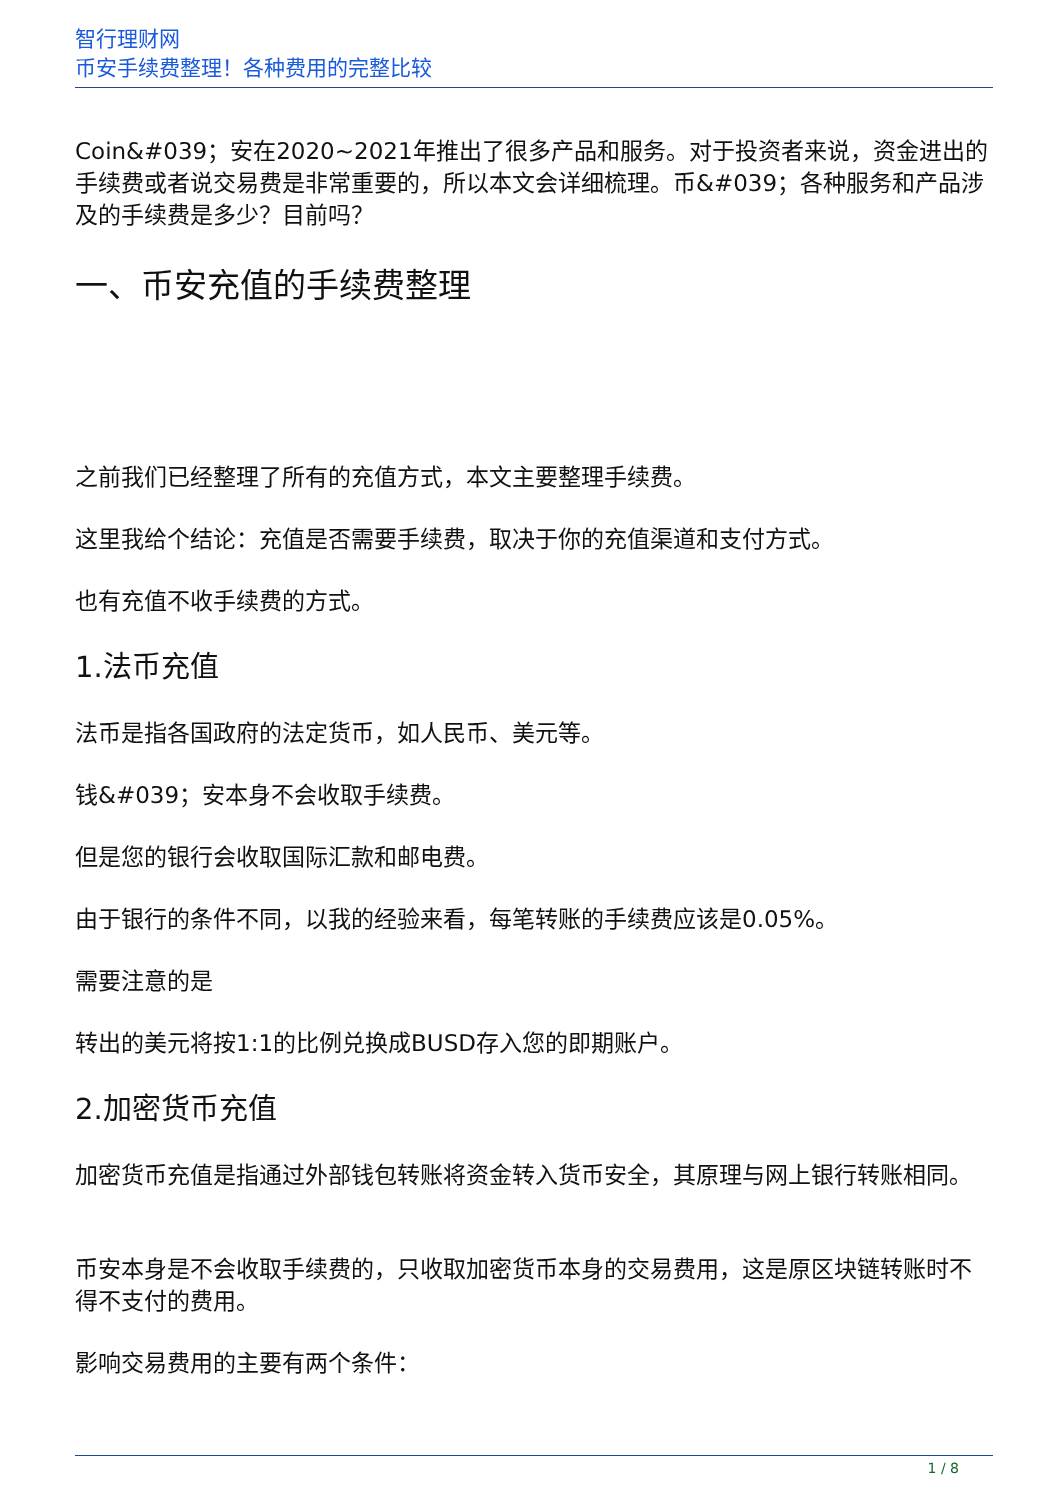智行理财网
币安手续费整理！各种费用的完整比较
Coin&#039；安在2020~2021年推出了很多产品和服务。对于投资者来说，资金进出的手续费或者说交易费是非常重要的，所以本文会详细梳理。币&#039；各种服务和产品涉及的手续费是多少？目前吗？
一、币安充值的手续费整理
之前我们已经整理了所有的充值方式，本文主要整理手续费。
这里我给个结论：充值是否需要手续费，取决于你的充值渠道和支付方式。
也有充值不收手续费的方式。
1.法币充值
法币是指各国政府的法定货币，如人民币、美元等。
钱&#039；安本身不会收取手续费。
但是您的银行会收取国际汇款和邮电费。
由于银行的条件不同，以我的经验来看，每笔转账的手续费应该是0.05%。
需要注意的是
转出的美元将按1:1的比例兑换成BUSD存入您的即期账户。
2.加密货币充值
加密货币充值是指通过外部钱包转账将资金转入货币安全，其原理与网上银行转账相同。
币安本身是不会收取手续费的，只收取加密货币本身的交易费用，这是原区块链转账时不得不支付的费用。
影响交易费用的主要有两个条件：
1 / 8